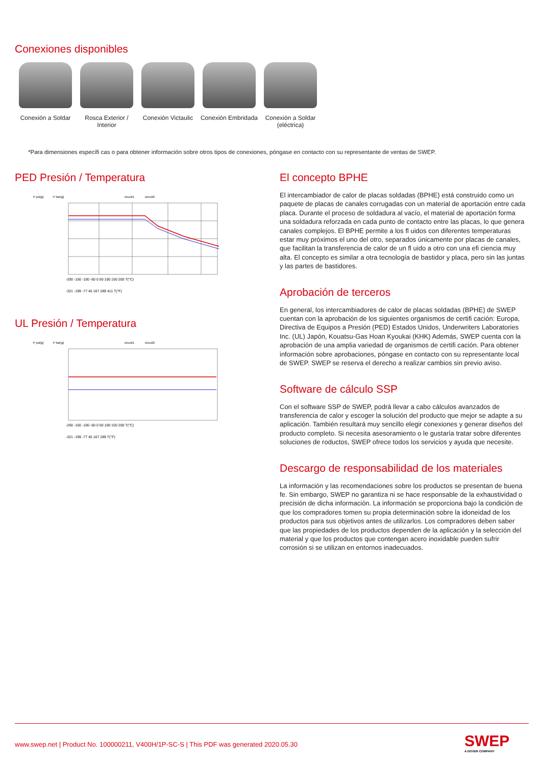Conexiones disponibles
Conexión a Soldar
Rosca Exterior / Interior
Conexión Victaulic
Conexión Embridada
Conexión a Soldar (eléctrica)
*Para dimensiones específi cas o para obtener información sobre otros tipos de conexiones, póngase en contacto con su representante de ventas de SWEP.
PED Presión / Temperatura
P psi(g)
P bar(g)
circuit1
circuit2
-200 -150 -100 -50 0 50 100 150 200 T(°C)
-321 -199 -77 45 167 289 411 T(°F)
UL Presión / Temperatura
P psi(g)
P bar(g)
circuit1
circuit2
-200 -150 -100 -50 0 50 100 150 200 T(°C)
-321 -199 -77 45 167 289 T(°F)
El concepto BPHE
El intercambiador de calor de placas soldadas (BPHE) está construido como un paquete de placas de canales corrugadas con un material de aportación entre cada placa. Durante el proceso de soldadura al vacío, el material de aportación forma una soldadura reforzada en cada punto de contacto entre las placas, lo que genera canales complejos. El BPHE permite a los fl uidos con diferentes temperaturas estar muy próximos el uno del otro, separados únicamente por placas de canales, que facilitan la transferencia de calor de un fl uido a otro con una efi ciencia muy alta. El concepto es similar a otra tecnología de bastidor y placa, pero sin las juntas y las partes de bastidores.
Aprobación de terceros
En general, los intercambiadores de calor de placas soldadas (BPHE) de SWEP cuentan con la aprobación de los siguientes organismos de certifi cación: Europa, Directiva de Equipos a Presión (PED) Estados Unidos, Underwriters Laboratories Inc. (UL) Japón, Kouatsu-Gas Hoan Kyoukai (KHK) Además, SWEP cuenta con la aprobación de una amplia variedad de organismos de certifi cación. Para obtener información sobre aprobaciones, póngase en contacto con su representante local de SWEP. SWEP se reserva el derecho a realizar cambios sin previo aviso.
Software de cálculo SSP
Con el software SSP de SWEP, podrá llevar a cabo cálculos avanzados de transferencia de calor y escoger la solución del producto que mejor se adapte a su aplicación. También resultará muy sencillo elegir conexiones y generar diseños del producto completo. Si necesita asesoramiento o le gustaría tratar sobre diferentes soluciones de roductos, SWEP ofrece todos los servicios y ayuda que necesite.
Descargo de responsabilidad de los materiales
La información y las recomendaciones sobre los productos se presentan de buena fe. Sin embargo, SWEP no garantiza ni se hace responsable de la exhaustividad o precisión de dicha información. La información se proporciona bajo la condición de que los compradores tomen su propia determinación sobre la idoneidad de los productos para sus objetivos antes de utilizarlos. Los compradores deben saber que las propiedades de los productos dependen de la aplicación y la selección del material y que los productos que contengan acero inoxidable pueden sufrir corrosión si se utilizan en entornos inadecuados.
www.swep.net | Product No. 100000211, V400H/1P-SC-S | This PDF was generated 2020.05.30
SWEP
A DOVER COMPANY